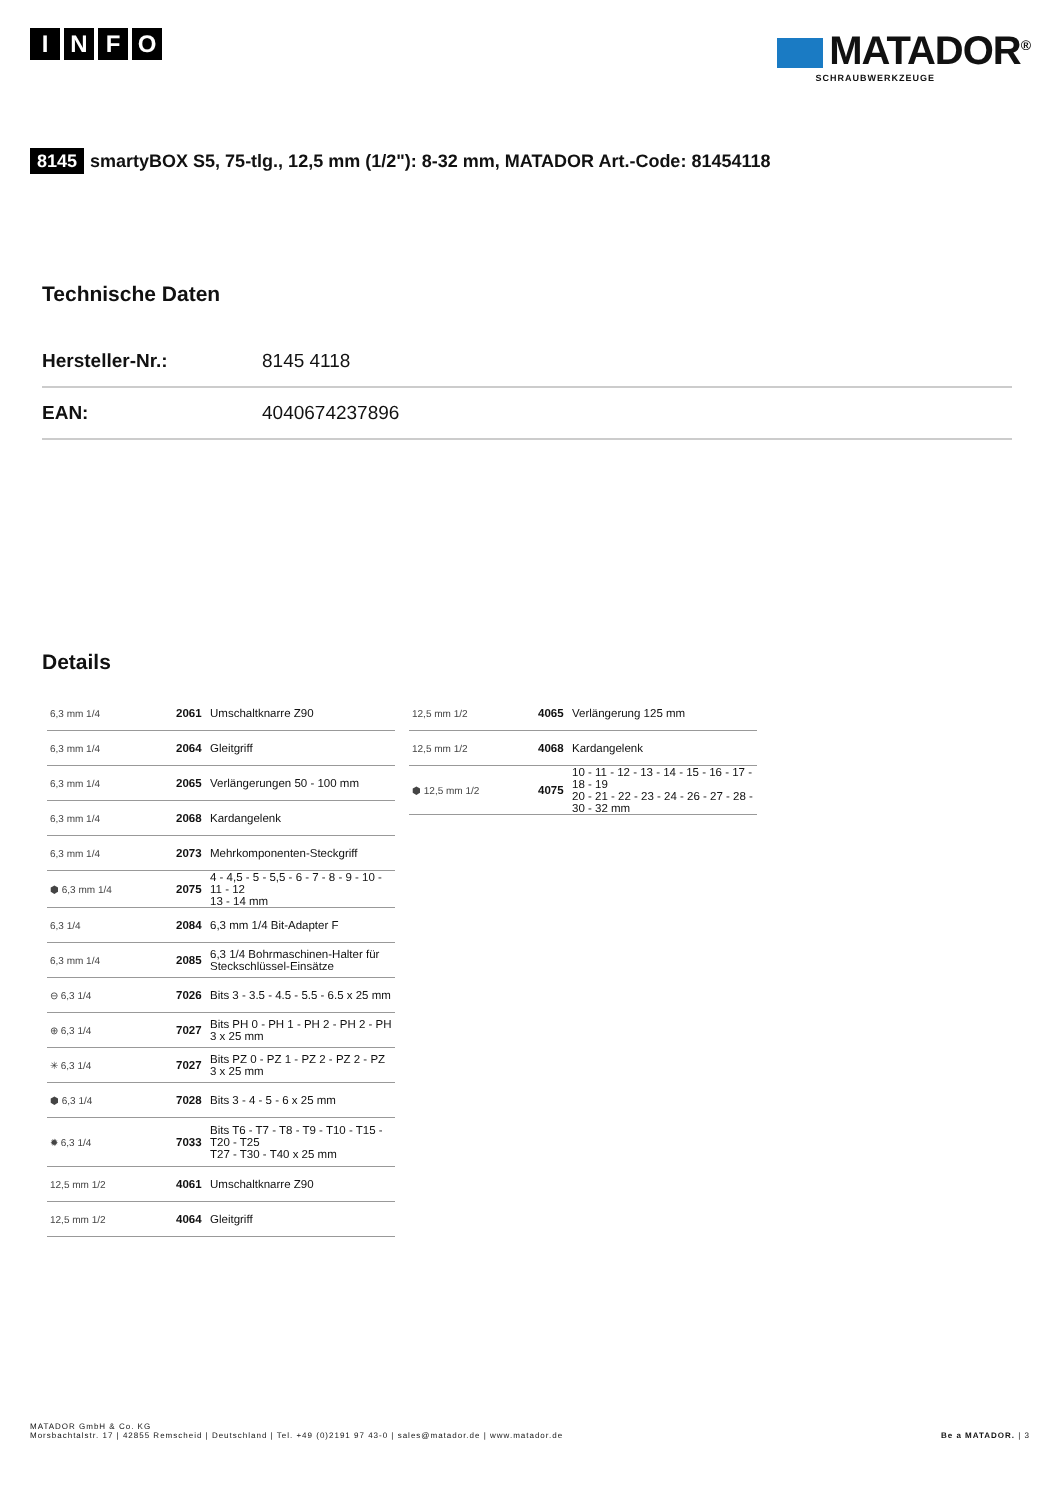INFO
MATADOR<sup>®</sup>
SCHRAUBWERKZEUGE
8145 smartyBOX S5, 75-tlg., 12,5 mm (1/2"): 8-32 mm, MATADOR Art.-Code: 81454118
Technische Daten
| Hersteller-Nr.: | 8145 4118 |
| EAN: | 4040674237896 |
Details
| 6,3 mm 1/4 | 2061 | Umschaltknarre Z90 |
| 6,3 mm 1/4 | 2064 | Gleitgriff |
| 6,3 mm 1/4 | 2065 | Verlängerungen 50 - 100 mm |
| 6,3 mm 1/4 | 2068 | Kardangelenk |
| 6,3 mm 1/4 | 2073 | Mehrkomponenten-Steckgriff |
| ⬢ 6,3 mm 1/4 | 2075 | 4 - 4,5 - 5 - 5,5 - 6 - 7 - 8 - 9 - 10 - 11 - 12 13 - 14 mm |
| 6,3 1/4 | 2084 | 6,3 mm 1/4 Bit-Adapter F |
| 6,3 mm 1/4 | 2085 | 6,3 1/4 Bohrmaschinen-Halter für Steckschlüssel-Einsätze |
| ⊖ 6,3 1/4 | 7026 | Bits 3 - 3.5 - 4.5 - 5.5 - 6.5 x 25 mm |
| ⊕ 6,3 1/4 | 7027 | Bits PH 0 - PH 1 - PH 2 - PH 2 - PH 3 x 25 mm |
| ✳ 6,3 1/4 | 7027 | Bits PZ 0 - PZ 1 - PZ 2 - PZ 2 - PZ 3 x 25 mm |
| ⬢ 6,3 1/4 | 7028 | Bits 3 - 4 - 5 - 6 x 25 mm |
| ✹ 6,3 1/4 | 7033 | Bits T6 - T7 - T8 - T9 - T10 - T15 - T20 - T25 T27 - T30 - T40 x 25 mm |
| 12,5 mm 1/2 | 4061 | Umschaltknarre Z90 |
| 12,5 mm 1/2 | 4064 | Gleitgriff |
| 12,5 mm 1/2 | 4065 | Verlängerung 125 mm |
| 12,5 mm 1/2 | 4068 | Kardangelenk |
| ⬢ 12,5 mm 1/2 | 4075 | 10 - 11 - 12 - 13 - 14 - 15 - 16 - 17 - 18 - 19 20 - 21 - 22 - 23 - 24 - 26 - 27 - 28 - 30 - 32 mm |
MATADOR GmbH & Co. KG
Morsbachtalstr. 17 | 42855 Remscheid | Deutschland | Tel. +49 (0)2191 97 43-0 | sales@matador.de | www.matador.de
Be a MATADOR. | 3